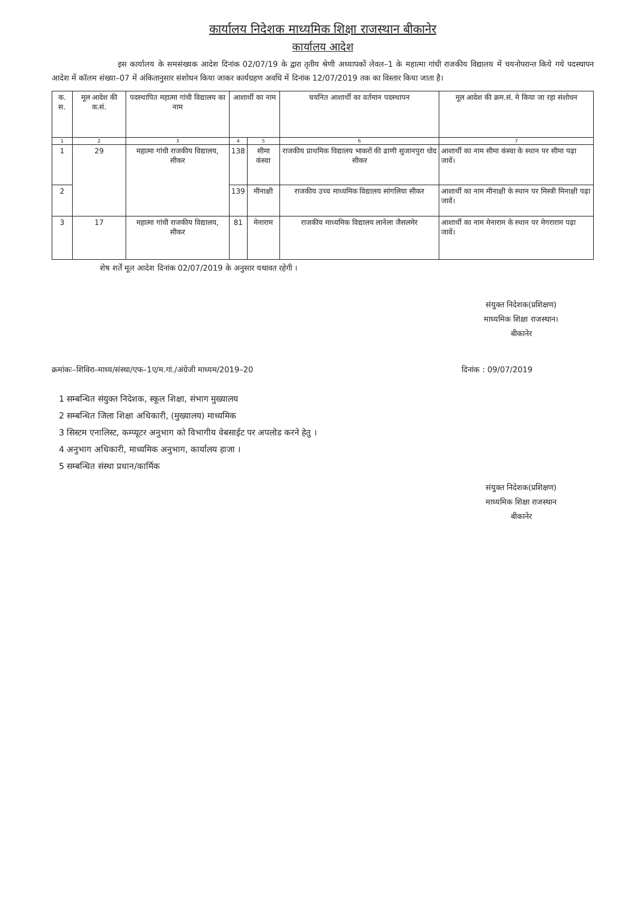कार्यालय निदेशक माध्यमिक शिक्षा राजस्थान बीकानेर
कार्यालय आदेश
इस कार्यालय के समसंख्यक आदेश दिनांक 02/07/19 के द्वारा तृतीय श्रेणी अध्यापकों लेवल–1 के महात्मा गांधी राजकीय विद्यालय में चयनोपरान्त किये गये पदस्थापन आदेश में कॉलम संख्या–07 में अंकितानुसार संशोधन किया जाकर कार्यग्रहण अवधि में दिनांक 12/07/2019 तक का विस्तार किया जाता है।
| क. स. | मूल आदेश की क.सं. | पदस्थापित महात्मा गांधी विद्यालय का नाम | आशार्थी का नाम | | चयनित आशार्थी का वर्तमान पदस्थापन | मूल आदेश की क्रम.सं. मे किया जा रहा संशोधन |
| --- | --- | --- | --- | --- | --- | --- |
| 1 | 2 | 3 | 4 | 5 | 6 | 7 |
| 1 | 29 | महात्मा गांधी राजकीय विद्यालय, सीकर | 138 | सीमा कंस्वा | राजकीय प्राथमिक विद्यालय भाकरों की ढाणी सुजानपुरा धोद सीकर | आशार्थी का नाम सीमा कंस्वा के स्थान पर सीमा पढ़ा जावें। |
| 2 | | | 139 | मीनाक्षी | राजकीय उच्च माध्यमिक विद्यालय सांगलिया सीकर | आशार्थी का नाम मीनाक्षी के स्थान पर मिस्त्री मिनाक्षी पढ़ा जावें। |
| 3 | 17 | महात्मा गांधी राजकीय विद्यालय, सीकर | 81 | मेनाराम | राजकीय माध्यमिक विद्यालय लानेला जैसलमेर | आशार्थी का नाम मेनाराम के स्थान पर मेगराराम पढ़ा जावें। |
शेष शर्तें मूल आदेश दिनांक 02/07/2019 के अनुसार यथावत रहेगी ।
संयुक्त निदेशक(प्रशिक्षण)
माध्यमिक शिक्षा राजस्थान।
बीकानेर
क्रमांकः–शिविरा–माध्य/संस्था/एफ–1ए/म.गां./अंग्रेजी माध्यम/2019–20 दिनांक : 09/07/2019
1 सम्बन्धित संयुक्त निदेशक, स्कूल शिक्षा, संभाग मुख्यालय
2 सम्बन्धित जिला शिक्षा अधिकारी, (मुख्यालय) माध्यमिक
3 सिस्टम एनालिस्ट, कम्प्यूटर अनुभाग को विभागीय वेबसाईट पर अपलोड करने हेतु ।
4 अनुभाग अधिकारी, माध्यमिक अनुभाग, कार्यालय हाजा ।
5 सम्बन्धित संस्था प्रधान/कार्मिक
संयुक्त निदेशक(प्रशिक्षण)
माध्यमिक शिक्षा राजस्थान
बीकानेर